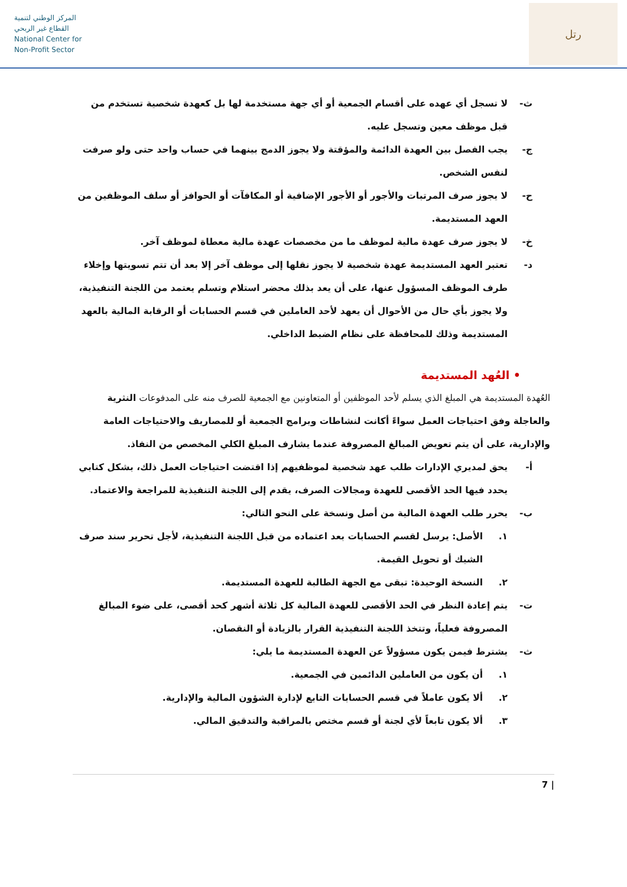المركز الوطني لتنمية
القطاع غير الربحي
National Center for
Non-Profit Sector
رتل
ث- لا تسجل أي عهده على أقسام الجمعية أو أي جهة مستخدمة لها بل كعهدة شخصية تستخدم من قبل موظف معين وتسجل عليه.
ج- يجب الفصل بين العهدة الدائمة والمؤقتة ولا يجوز الدمج بينهما في حساب واحد حتى ولو صرفت لنفس الشخص.
ح- لا يجوز صرف المرتبات والأجور أو الأجور الإضافية أو المكافآت أو الحوافز أو سلف الموظفين من العهد المستديمة.
خ- لا يجوز صرف عهدة مالية لموظف ما من مخصصات عهدة مالية معطاة لموظف آخر.
د- تعتبر العهد المستديمة عهدة شخصية لا يجوز نقلها إلى موظف آخر إلا بعد أن تتم تسويتها وإخلاء طرف الموظف المسؤول عنها، على أن يعد بذلك محضر استلام وتسلم يعتمد من اللجنة التنفيذية، ولا يجوز بأي حال من الأحوال أن يعهد لأحد العاملين في قسم الحسابات أو الرقابة المالية بالعهد المستديمة وذلك للمحافظة على نظام الضبط الداخلي.
• العُهد المستديمة
العُهدة المستديمة هي المبلغ الذي يسلم لأحد الموظفين أو المتعاونين مع الجمعية للصرف منه على المدفوعات النثرية والعاجلة وفق احتياجات العمل سواءً أكانت لنشاطات وبرامج الجمعية أو للمصاريف والاحتياجات العامة والإدارية، على أن يتم تعويض المبالغ المصروفة عندما يشارف المبلغ الكلي المخصص من النفاذ.
أ- يحق لمديري الإدارات طلب عهد شخصية لموظفيهم إذا اقتضت احتياجات العمل ذلك، بشكل كتابي يحدد فيها الحد الأقصى للعهدة ومجالات الصرف، يقدم إلى اللجنة التنفيذية للمراجعة والاعتماد.
ب- يحرر طلب العهدة المالية من أصل ونسخة على النحو التالي:
١. الأصل: يرسل لقسم الحسابات بعد اعتماده من قبل اللجنة التنفيذية، لأجل تحرير سند صرف الشيك أو تحويل القيمة.
٢. النسخة الوحيدة: تبقى مع الجهة الطالبة للعهدة المستديمة.
ت- يتم إعادة النظر في الحد الأقصى للعهدة المالية كل ثلاثة أشهر كحد أقصى، على ضوء المبالغ المصروفة فعلياً، وتتخذ اللجنة التنفيذية القرار بالزيادة أو النقصان.
ث- يشترط فيمن يكون مسؤولاً عن العهدة المستديمة ما يلي:
١. أن يكون من العاملين الدائمين في الجمعية.
٢. ألا يكون عاملاً في قسم الحسابات التابع لإدارة الشؤون المالية والإدارية.
٣. ألا يكون تابعاً لأي لجنة أو قسم مختص بالمراقبة والتدقيق المالي.
7 |